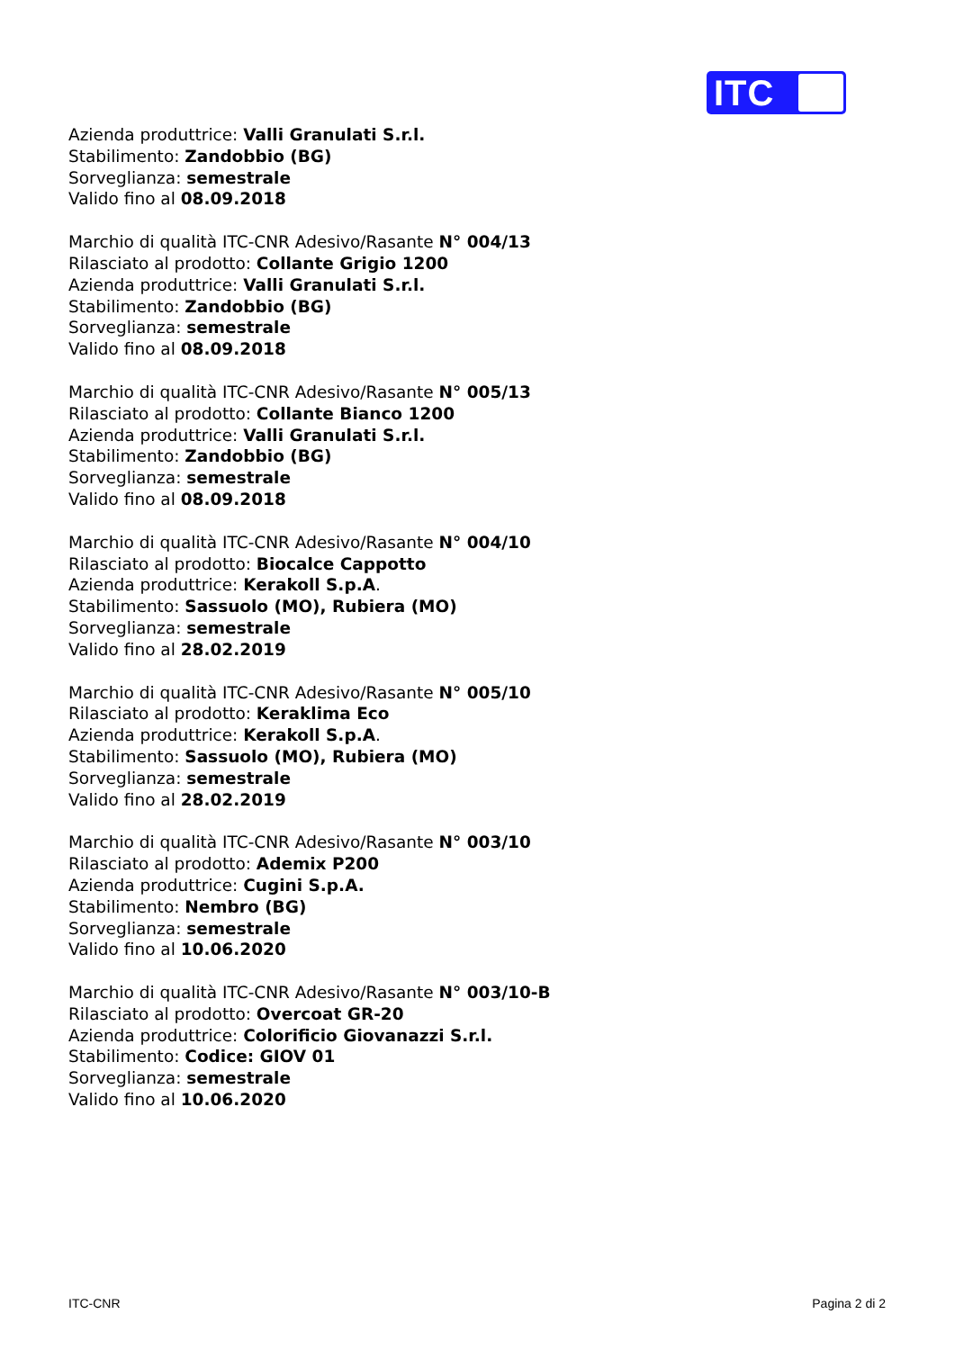ITC
Azienda produttrice: Valli Granulati S.r.l.
Stabilimento: Zandobbio (BG)
Sorveglianza: semestrale
Valido fino al 08.09.2018
Marchio di qualità ITC-CNR Adesivo/Rasante N° 004/13
Rilasciato al prodotto: Collante Grigio 1200
Azienda produttrice: Valli Granulati S.r.l.
Stabilimento: Zandobbio (BG)
Sorveglianza: semestrale
Valido fino al 08.09.2018
Marchio di qualità ITC-CNR Adesivo/Rasante N° 005/13
Rilasciato al prodotto: Collante Bianco 1200
Azienda produttrice: Valli Granulati S.r.l.
Stabilimento: Zandobbio (BG)
Sorveglianza: semestrale
Valido fino al 08.09.2018
Marchio di qualità ITC-CNR Adesivo/Rasante N° 004/10
Rilasciato al prodotto: Biocalce Cappotto
Azienda produttrice: Kerakoll S.p.A.
Stabilimento: Sassuolo (MO), Rubiera (MO)
Sorveglianza: semestrale
Valido fino al 28.02.2019
Marchio di qualità ITC-CNR Adesivo/Rasante N° 005/10
Rilasciato al prodotto: Keraklima Eco
Azienda produttrice: Kerakoll S.p.A.
Stabilimento: Sassuolo (MO), Rubiera (MO)
Sorveglianza: semestrale
Valido fino al 28.02.2019
Marchio di qualità ITC-CNR Adesivo/Rasante N° 003/10
Rilasciato al prodotto: Ademix P200
Azienda produttrice: Cugini S.p.A.
Stabilimento: Nembro (BG)
Sorveglianza: semestrale
Valido fino al 10.06.2020
Marchio di qualità ITC-CNR Adesivo/Rasante N° 003/10-B
Rilasciato al prodotto: Overcoat GR-20
Azienda produttrice: Colorificio Giovanazzi S.r.l.
Stabilimento: Codice: GIOV 01
Sorveglianza: semestrale
Valido fino al 10.06.2020
ITC-CNR Pagina 2 di 2